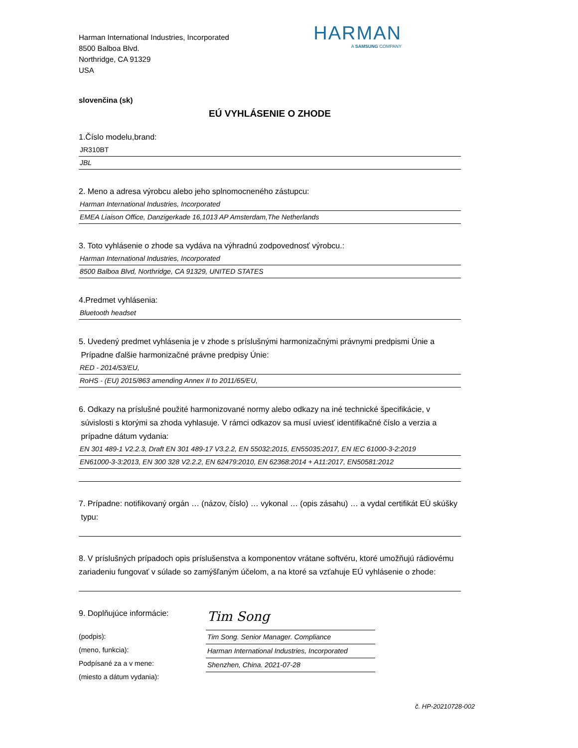Harman International Industries, Incorporated
8500 Balboa Blvd.
Northridge, CA 91329
USA
HARMAN
A SAMSUNG COMPANY
slovenčina (sk)
EÚ VYHLÁSENIE O ZHODE
1.Číslo modelu,brand:
JR310BT
JBL
2. Meno a adresa výrobcu alebo jeho splnomocneného zástupcu:
Harman International Industries, Incorporated
EMEA Liaison Office, Danzigerkade 16,1013 AP Amsterdam,The Netherlands
3. Toto vyhlásenie o zhode sa vydáva na výhradnú zodpovednosť výrobcu.:
Harman International Industries, Incorporated
8500 Balboa Blvd, Northridge, CA 91329, UNITED STATES
4.Predmet vyhlásenia:
Bluetooth headset
5. Uvedený predmet vyhlásenia je v zhode s príslušnými harmonizačnými právnymi predpismi Únie a
Prípadne ďalšie harmonizačné právne predpisy Únie:
RED - 2014/53/EU,
RoHS - (EU) 2015/863 amending Annex II to 2011/65/EU,
6. Odkazy na príslušné použité harmonizované normy alebo odkazy na iné technické špecifikácie, v
súvislosti s ktorými sa zhoda vyhlasuje. V rámci odkazov sa musí uviesť identifikačné číslo a verzia a
prípadne dátum vydania:
EN 301 489-1 V2.2.3, Draft EN 301 489-17 V3.2.2, EN 55032:2015, EN55035:2017, EN IEC 61000-3-2:2019
EN61000-3-3:2013, EN 300 328 V2.2.2, EN 62479:2010, EN 62368:2014 + A11:2017, EN50581:2012
7. Prípadne: notifikovaný orgán … (názov, číslo) … vykonal … (opis zásahu) … a vydal certifikát EÚ skúšky
typu:
8. V príslušných prípadoch opis príslušenstva a komponentov vrátane softvéru, ktoré umožňujú rádiovému zariadeniu fungovať v súlade so zamýšľaným účelom, a na ktoré sa vzťahuje EÚ vyhlásenie o zhode:
9. Doplňujúce informácie:
(podpis):
(meno, funkcia):
Podpísané za a v mene:
(miesto a dátum vydania):
Tim Song
Tim Song. Senior Manager. Compliance
Harman International Industries, Incorporated
Shenzhen, China. 2021-07-28
č. HP-20210728-002